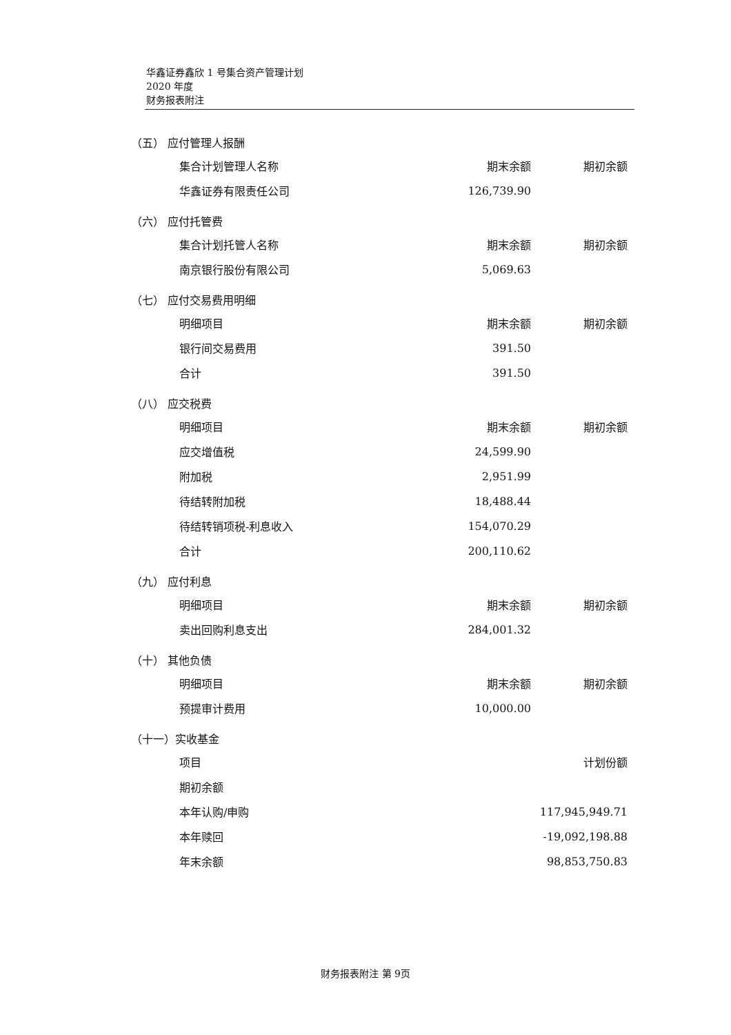华鑫证券鑫欣 1 号集合资产管理计划
2020 年度
财务报表附注
（五） 应付管理人报酬
| 集合计划管理人名称 | 期末余额 | 期初余额 |
| --- | --- | --- |
| 华鑫证券有限责任公司 | 126,739.90 | |
（六） 应付托管费
| 集合计划托管人名称 | 期末余额 | 期初余额 |
| --- | --- | --- |
| 南京银行股份有限公司 | 5,069.63 | |
（七） 应付交易费用明细
| 明细项目 | 期末余额 | 期初余额 |
| --- | --- | --- |
| 银行间交易费用 | 391.50 | |
| 合计 | 391.50 | |
（八） 应交税费
| 明细项目 | 期末余额 | 期初余额 |
| --- | --- | --- |
| 应交增值税 | 24,599.90 | |
| 附加税 | 2,951.99 | |
| 待结转附加税 | 18,488.44 | |
| 待结转销项税-利息收入 | 154,070.29 | |
| 合计 | 200,110.62 | |
（九） 应付利息
| 明细项目 | 期末余额 | 期初余额 |
| --- | --- | --- |
| 卖出回购利息支出 | 284,001.32 | |
（十） 其他负债
| 明细项目 | 期末余额 | 期初余额 |
| --- | --- | --- |
| 预提审计费用 | 10,000.00 | |
（十一）实收基金
| 项目 | 计划份额 |
| --- | --- |
| 期初余额 | |
| 本年认购/申购 | 117,945,949.71 |
| 本年赎回 | -19,092,198.88 |
| 年末余额 | 98,853,750.83 |
财务报表附注 第 9页